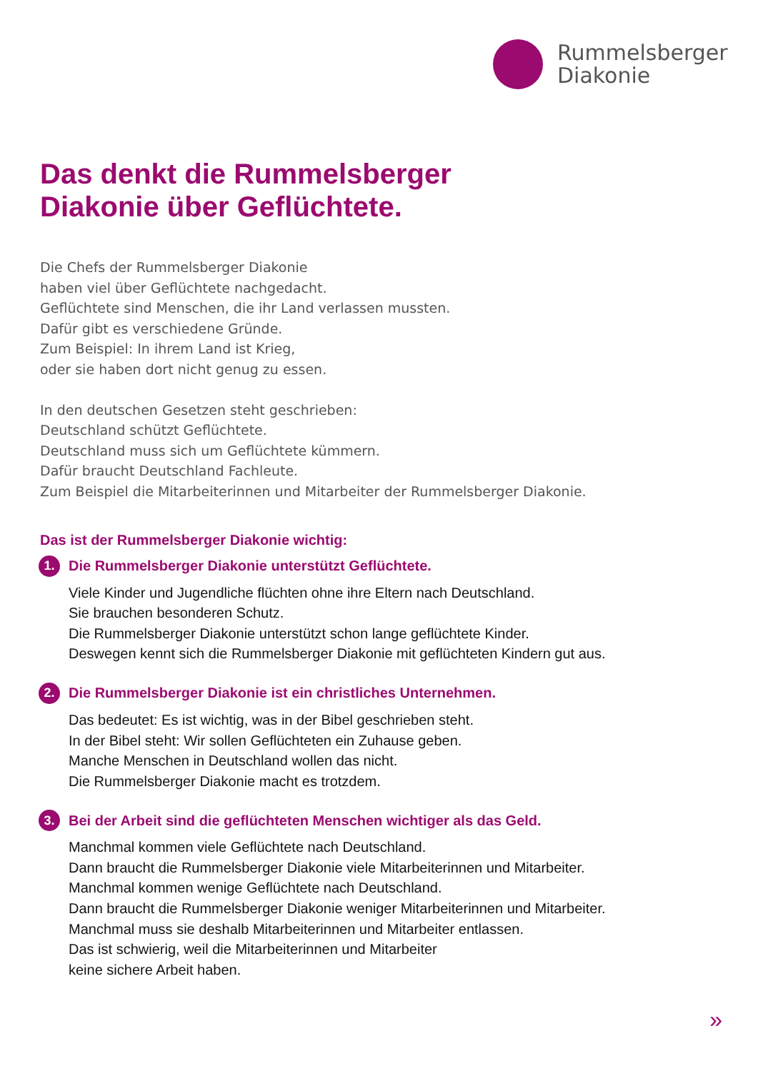Rummelsberger
Diakonie
Das denkt die Rummelsberger
Diakonie über Geflüchtete.
Die Chefs der Rummelsberger Diakonie
haben viel über Geflüchtete nachgedacht.
Geflüchtete sind Menschen, die ihr Land verlassen mussten.
Dafür gibt es verschiedene Gründe.
Zum Beispiel: In ihrem Land ist Krieg,
oder sie haben dort nicht genug zu essen.
In den deutschen Gesetzen steht geschrieben:
Deutschland schützt Geflüchtete.
Deutschland muss sich um Geflüchtete kümmern.
Dafür braucht Deutschland Fachleute.
Zum Beispiel die Mitarbeiterinnen und Mitarbeiter der Rummelsberger Diakonie.
Das ist der Rummelsberger Diakonie wichtig:
1. Die Rummelsberger Diakonie unterstützt Geflüchtete.
Viele Kinder und Jugendliche flüchten ohne ihre Eltern nach Deutschland.
Sie brauchen besonderen Schutz.
Die Rummelsberger Diakonie unterstützt schon lange geflüchtete Kinder.
Deswegen kennt sich die Rummelsberger Diakonie mit geflüchteten Kindern gut aus.
2. Die Rummelsberger Diakonie ist ein christliches Unternehmen.
Das bedeutet: Es ist wichtig, was in der Bibel geschrieben steht.
In der Bibel steht: Wir sollen Geflüchteten ein Zuhause geben.
Manche Menschen in Deutschland wollen das nicht.
Die Rummelsberger Diakonie macht es trotzdem.
3. Bei der Arbeit sind die geflüchteten Menschen wichtiger als das Geld.
Manchmal kommen viele Geflüchtete nach Deutschland.
Dann braucht die Rummelsberger Diakonie viele Mitarbeiterinnen und Mitarbeiter.
Manchmal kommen wenige Geflüchtete nach Deutschland.
Dann braucht die Rummelsberger Diakonie weniger Mitarbeiterinnen und Mitarbeiter.
Manchmal muss sie deshalb Mitarbeiterinnen und Mitarbeiter entlassen.
Das ist schwierig, weil die Mitarbeiterinnen und Mitarbeiter
keine sichere Arbeit haben.
»